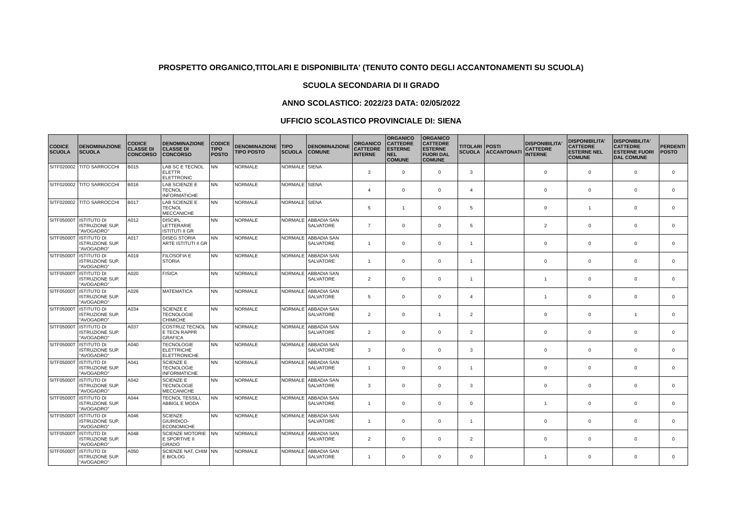PROSPETTO ORGANICO,TITOLARI E DISPONIBILITA' (TENUTO CONTO DEGLI ACCANTONAMENTI SU SCUOLA)
SCUOLA SECONDARIA DI II GRADO
ANNO SCOLASTICO: 2022/23 DATA: 02/05/2022
UFFICIO SCOLASTICO PROVINCIALE DI: SIENA
| CODICE SCUOLA | DENOMINAZIONE SCUOLA | CODICE CLASSE DI CONCORSO | DENOMINAZIONE CLASSE DI CONCORSO | CODICE TIPO POSTO | DENOMINAZIONE TIPO POSTO | TIPO SCUOLA | DENOMINAZIONE COMUNE | ORGANICO CATTEDRE INTERNE | ORGANICO CATTEDRE ESTERNE NEL COMUNE | ORGANICO CATTEDRE ESTERNE FUORI DAL COMUNE | TITOLARI SCUOLA | POSTI ACCANTONATI | DISPONIBILITA' CATTEDRE INTERNE | DISPONIBILITA' CATTEDRE ESTERNE NEL COMUNE | DISPONIBILITA' CATTEDRE ESTERNE FUORI DAL COMUNE | PERDENTI POSTO |
| --- | --- | --- | --- | --- | --- | --- | --- | --- | --- | --- | --- | --- | --- | --- | --- | --- |
| SITF020002 | TITO SARROCCHI | B015 | LAB SC E TECNOL ELETTR ELETTRONIC | NN | NORMALE | NORMALE | SIENA | 3 | 0 | 0 | 3 | | 0 | 0 | 0 | 0 |
| SITF020002 | TITO SARROCCHI | B016 | LAB SCIENZE E TECNOL INFORMATICHE | NN | NORMALE | NORMALE | SIENA | 4 | 0 | 0 | 4 | | 0 | 0 | 0 | 0 |
| SITF020002 | TITO SARROCCHI | B017 | LAB SCIENZE E TECNOL MECCANICHE | NN | NORMALE | NORMALE | SIENA | 5 | 1 | 0 | 5 | | 0 | 1 | 0 | 0 |
| SITF05000T | ISTITUTO DI ISTRUZIONE SUP. "AVOGADRO" | A012 | DISCIPL LETTERARIE ISTITUTI II GR | NN | NORMALE | NORMALE | ABBADIA SAN SALVATORE | 7 | 0 | 0 | 5 | | 2 | 0 | 0 | 0 |
| SITF05000T | ISTITUTO DI ISTRUZIONE SUP. "AVOGADRO" | A017 | DISEG STORIA ARTE ISTITUTI II GR | NN | NORMALE | NORMALE | ABBADIA SAN SALVATORE | 1 | 0 | 0 | 1 | | 0 | 0 | 0 | 0 |
| SITF05000T | ISTITUTO DI ISTRUZIONE SUP. "AVOGADRO" | A019 | FILOSOFIA E STORIA | NN | NORMALE | NORMALE | ABBADIA SAN SALVATORE | 1 | 0 | 0 | 1 | | 0 | 0 | 0 | 0 |
| SITF05000T | ISTITUTO DI ISTRUZIONE SUP. "AVOGADRO" | A020 | FISICA | NN | NORMALE | NORMALE | ABBADIA SAN SALVATORE | 2 | 0 | 0 | 1 | | 1 | 0 | 0 | 0 |
| SITF05000T | ISTITUTO DI ISTRUZIONE SUP. "AVOGADRO" | A026 | MATEMATICA | NN | NORMALE | NORMALE | ABBADIA SAN SALVATORE | 5 | 0 | 0 | 4 | | 1 | 0 | 0 | 0 |
| SITF05000T | ISTITUTO DI ISTRUZIONE SUP. "AVOGADRO" | A034 | SCIENZE E TECNOLOGIE CHIMICHE | NN | NORMALE | NORMALE | ABBADIA SAN SALVATORE | 2 | 0 | 1 | 2 | | 0 | 0 | 1 | 0 |
| SITF05000T | ISTITUTO DI ISTRUZIONE SUP. "AVOGADRO" | A037 | COSTRUZ TECNOL E TECN RAPPR GRAFICA | NN | NORMALE | NORMALE | ABBADIA SAN SALVATORE | 2 | 0 | 0 | 2 | | 0 | 0 | 0 | 0 |
| SITF05000T | ISTITUTO DI ISTRUZIONE SUP. "AVOGADRO" | A040 | TECNOLOGIE ELETTRICHE ELETTRONICHE | NN | NORMALE | NORMALE | ABBADIA SAN SALVATORE | 3 | 0 | 0 | 3 | | 0 | 0 | 0 | 0 |
| SITF05000T | ISTITUTO DI ISTRUZIONE SUP. "AVOGADRO" | A041 | SCIENZE E TECNOLOGIE INFORMATICHE | NN | NORMALE | NORMALE | ABBADIA SAN SALVATORE | 1 | 0 | 0 | 1 | | 0 | 0 | 0 | 0 |
| SITF05000T | ISTITUTO DI ISTRUZIONE SUP. "AVOGADRO" | A042 | SCIENZE E TECNOLOGIE MECCANICHE | NN | NORMALE | NORMALE | ABBADIA SAN SALVATORE | 3 | 0 | 0 | 3 | | 0 | 0 | 0 | 0 |
| SITF05000T | ISTITUTO DI ISTRUZIONE SUP. "AVOGADRO" | A044 | TECNOL TESSILI, ABBIGL E MODA | NN | NORMALE | NORMALE | ABBADIA SAN SALVATORE | 1 | 0 | 0 | 0 | | 1 | 0 | 0 | 0 |
| SITF05000T | ISTITUTO DI ISTRUZIONE SUP. "AVOGADRO" | A046 | SCIENZE GIURIDICO-ECONOMICHE | NN | NORMALE | NORMALE | ABBADIA SAN SALVATORE | 1 | 0 | 0 | 1 | | 0 | 0 | 0 | 0 |
| SITF05000T | ISTITUTO DI ISTRUZIONE SUP. "AVOGADRO" | A048 | SCIENZE MOTORIE E SPORTIVE II GRADO | NN | NORMALE | NORMALE | ABBADIA SAN SALVATORE | 2 | 0 | 0 | 2 | | 0 | 0 | 0 | 0 |
| SITF05000T | ISTITUTO DI ISTRUZIONE SUP. "AVOGADRO" | A050 | SCIENZE NAT, CHIM E BIOLOG | NN | NORMALE | NORMALE | ABBADIA SAN SALVATORE | 1 | 0 | 0 | 0 | | 1 | 0 | 0 | 0 |